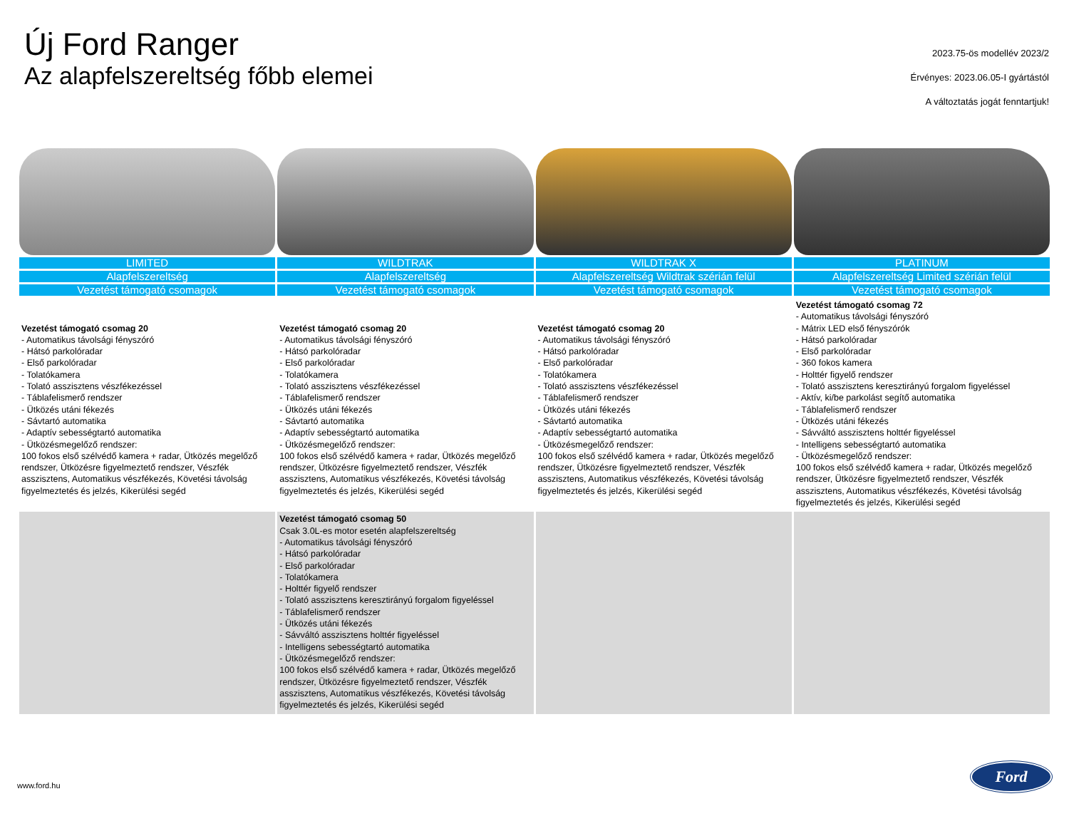Új Ford Ranger
Az alapfelszereltség főbb elemei
2023.75-ös modellév 2023/2
Érvényes: 2023.06.05-I gyártástól
A változtatás jogát fenntartjuk!
| LIMITED | WILDTRAK | WILDTRAK X | PLATINUM |
| --- | --- | --- | --- |
| Alapfelszereltség | Alapfelszereltség | Alapfelszereltség Wildtrak szérián felül | Alapfelszereltség Limited szérián felül |
| Vezetést támogató csomagok | Vezetést támogató csomagok | Vezetést támogató csomagok | Vezetést támogató csomagok |
| Vezetést támogató csomag 20 - Automatikus távolsági fényszóró - Hátsó parkolóradar - Első parkolóradar - Tolatókamera - Tolató asszisztens vészfékezéssel - Táblafelismerő rendszer - Ütközés utáni fékezés - Sávtartó automatika - Adaptív sebességtartó automatika - Ütközésmegelőző rendszer: 100 fokos első szélvédő kamera + radar, Ütközés megelőző rendszer, Ütközésre figyelmeztető rendszer, Vészfék asszisztens, Automatikus vészfékezés, Követési távolság figyelmeztetés és jelzés, Kikerülési segéd | Vezetést támogató csomag 20 - Automatikus távolsági fényszóró - Hátsó parkolóradar - Első parkolóradar - Tolatókamera - Tolató asszisztens vészfékezéssel - Táblafelismerő rendszer - Ütközés utáni fékezés - Sávtartó automatika - Adaptív sebességtartó automatika - Ütközésmegelőző rendszer: 100 fokos első szélvédő kamera + radar, Ütközés megelőző rendszer, Ütközésre figyelmeztető rendszer, Vészfék asszisztens, Automatikus vészfékezés, Követési távolság figyelmeztetés és jelzés, Kikerülési segéd | Vezetést támogató csomag 20 - Automatikus távolsági fényszóró - Hátsó parkolóradar - Első parkolóradar - Tolatókamera - Tolató asszisztens vészfékezéssel - Táblafelismerő rendszer - Ütközés utáni fékezés - Sávtartó automatika - Adaptív sebességtartó automatika - Ütközésmegelőző rendszer: 100 fokos első szélvédő kamera + radar, Ütközés megelőző rendszer, Ütközésre figyelmeztető rendszer, Vészfék asszisztens, Automatikus vészfékezés, Követési távolság figyelmeztetés és jelzés, Kikerülési segéd | Vezetést támogató csomag 72 - Automatikus távolsági fényszóró - Mátrix LED első fényszórók - Hátsó parkolóradar - Első parkolóradar - 360 fokos kamera - Holttér figyelő rendszer - Tolató asszisztens keresztirányú forgalom figyeléssel - Aktív, ki/be parkolást segítő automatika - Táblafelismerő rendszer - Ütközés utáni fékezés - Sávváltó asszisztens holttér figyeléssel - Intelligens sebességtartó automatika - Ütközésmegelőző rendszer: 100 fokos első szélvédő kamera + radar, Ütközés megelőző rendszer, Ütközésre figyelmeztető rendszer, Vészfék asszisztens, Automatikus vészfékezés, Követési távolság figyelmeztetés és jelzés, Kikerülési segéd |
| | Vezetést támogató csomag 50 Csak 3.0L-es motor esetén alapfelszereltség - Automatikus távolsági fényszóró - Hátsó parkolóradar - Első parkolóradar - Tolatókamera - Holttér figyelő rendszer - Tolató asszisztens keresztirányú forgalom figyeléssel - Táblafelismerő rendszer - Ütközés utáni fékezés - Sávváltó asszisztens holttér figyeléssel - Intelligens sebességtartó automatika - Ütközésmegelőző rendszer: 100 fokos első szélvédő kamera + radar, Ütközés megelőző rendszer, Ütközésre figyelmeztető rendszer, Vészfék asszisztens, Automatikus vészfékezés, Követési távolság figyelmeztetés és jelzés, Kikerülési segéd | | |
www.ford.hu
Ford